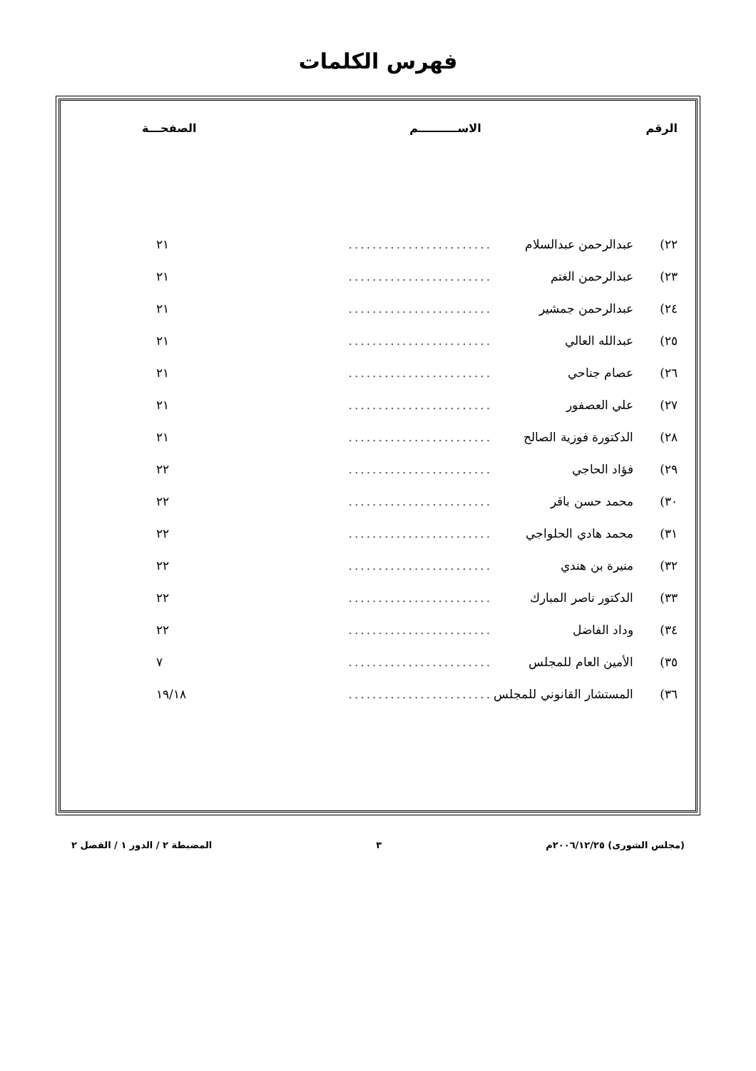فهرس الكلمات
| الرقم | الاســــــــــم | | الصفحـــة |
| --- | --- | --- | --- |
| ٢٢) | عبدالرحمن عبدالسلام | ........................ | ٢١ |
| ٢٣) | عبدالرحمن الغتم | ........................ | ٢١ |
| ٢٤) | عبدالرحمن جمشير | ........................ | ٢١ |
| ٢٥) | عبدالله العالي | ........................ | ٢١ |
| ٢٦) | عصام جناحي | ........................ | ٢١ |
| ٢٧) | علي العصفور | ........................ | ٢١ |
| ٢٨) | الدكتورة فوزية الصالح | ........................ | ٢١ |
| ٢٩) | فؤاد الحاجي | ........................ | ٢٢ |
| ٣٠) | محمد حسن باقر | ........................ | ٢٢ |
| ٣١) | محمد هادي الحلواجي | ........................ | ٢٢ |
| ٣٢) | منيرة بن هندي | ........................ | ٢٢ |
| ٣٣) | الدكتور ناصر المبارك | ........................ | ٢٢ |
| ٣٤) | وداد الفاضل | ........................ | ٢٢ |
| ٣٥) | الأمين العام للمجلس | ........................ | ٧ |
| ٣٦) | المستشار القانوني للمجلس | ........................ | ١٩/١٨ |
(مجلس الشورى) ٢٠٠٦/١٢/٢٥م ٣ المضبطة ٢ / الدور ١ / الفصل ٢